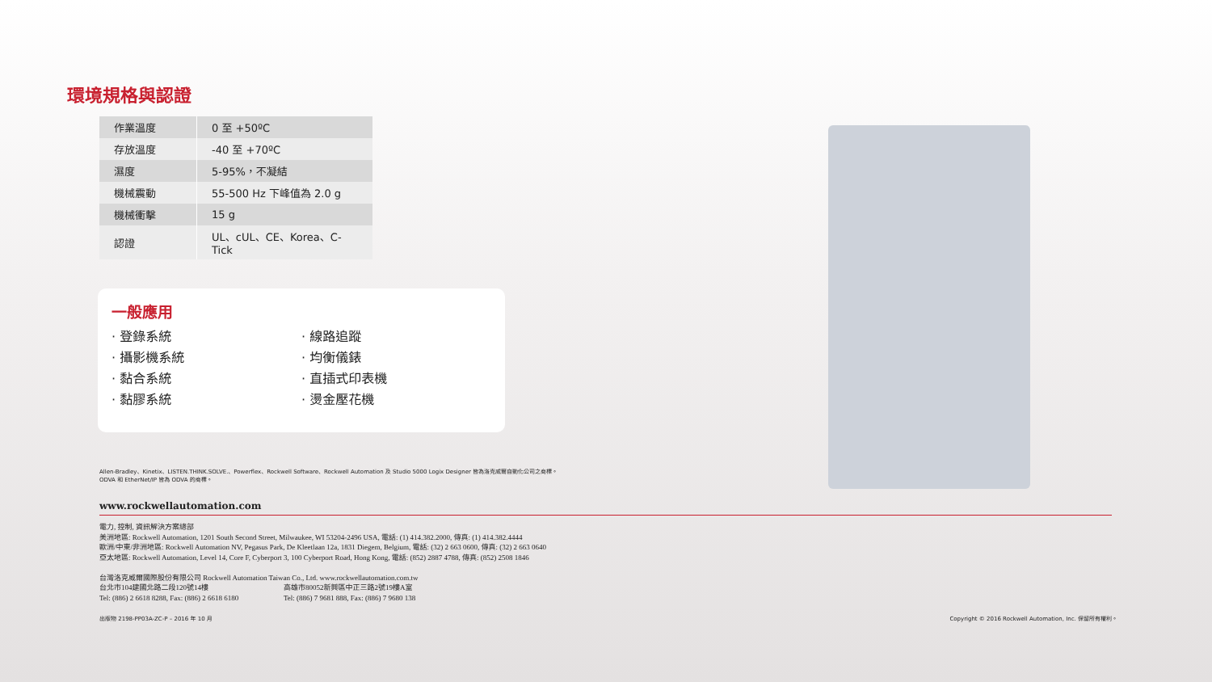環境規格與認證
| 作業溫度 | 0 至 +50ºC |
| 存放溫度 | -40 至 +70ºC |
| 濕度 | 5-95%，不凝結 |
| 機械震動 | 55-500 Hz 下峰值為 2.0 g |
| 機械衝擊 | 15 g |
| 認證 | UL、cUL、CE、Korea、C-Tick |
一般應用
· 登錄系統
· 攝影機系統
· 黏合系統
· 黏膠系統
· 線路追蹤
· 均衡儀錶
· 直插式印表機
· 燙金壓花機
Allen-Bradley、Kinetix、LISTEN.THINK.SOLVE.、Powerflex、Rockwell Software、Rockwell Automation 及 Studio 5000 Logix Designer 皆為洛克威爾自動化公司之商標。
ODVA 和 EtherNet/IP 皆為 ODVA 的商標。
www.rockwellautomation.com
電力, 控制, 資訊解決方案總部
美洲地區: Rockwell Automation, 1201 South Second Street, Milwaukee, WI 53204-2496 USA, 電話: (1) 414.382.2000, 傳真: (1) 414.382.4444
歐洲/中東/非洲地區: Rockwell Automation NV, Pegasus Park, De Kleetlaan 12a, 1831 Diegem, Belgium, 電話: (32) 2 663 0600, 傳真: (32) 2 663 0640
亞太地區: Rockwell Automation, Level 14, Core F, Cyberport 3, 100 Cyberport Road, Hong Kong, 電話: (852) 2887 4788, 傳真: (852) 2508 1846
台灣洛克威爾國際股份有限公司 Rockwell Automation Taiwan Co., Ltd. www.rockwellautomation.com.tw
台北市104建國北路二段120號14樓
Tel: (886) 2 6618 8288, Fax: (886) 2 6618 6180
高雄市80052新興區中正三路2號19樓A室
Tel: (886) 7 9681 888, Fax: (886) 7 9680 138
出版物 2198-PP03A-ZC-P – 2016 年 10 月 Copyright © 2016 Rockwell Automation, Inc. 保留所有權利。